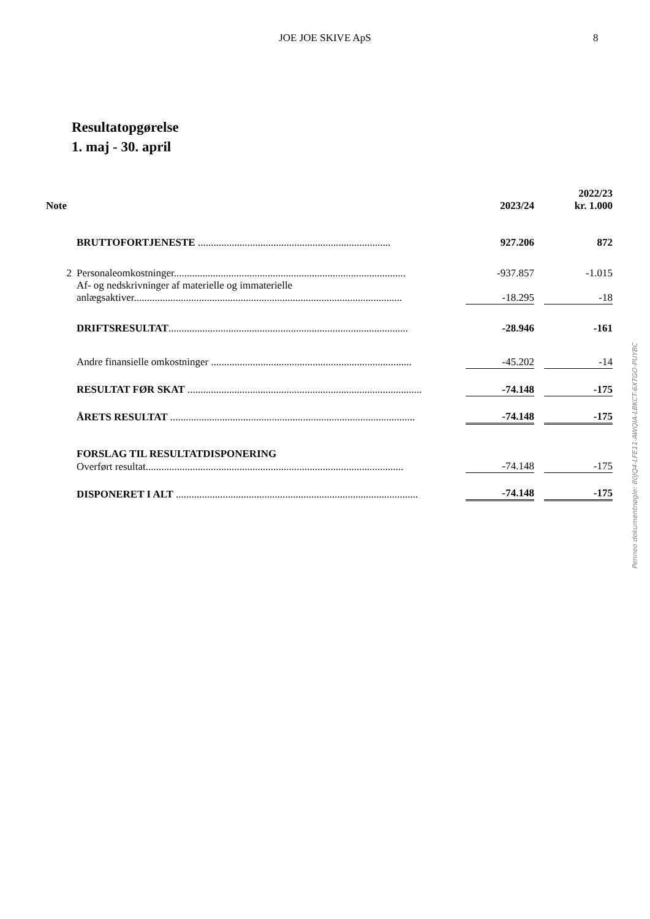JOE JOE SKIVE ApS
8
Resultatopgørelse
1. maj - 30. april
| Note | | 2023/24 | | 2022/23 kr. 1.000 |
| --- | --- | --- | --- | --- |
| | BRUTTOFORTJENESTE .......................................................................... | 927.206 | | 872 |
| 2 | Personaleomkostninger......................................................................................... | -937.857 | | -1.015 |
| | Af- og nedskrivninger af materielle og immaterielle anlægsaktiver....................................................................................................... | -18.295 | | -18 |
| | DRIFTSRESULTAT ............................................................................................ | -28.946 | | -161 |
| | Andre finansielle omkostninger ............................................................................. | -45.202 | | -14 |
| | RESULTAT FØR SKAT .......................................................................................... | -74.148 | | -175 |
| | ÅRETS RESULTAT .............................................................................................. | -74.148 | | -175 |
| | FORSLAG TIL RESULTATDISPONERING | | | |
| | Overført resultat................................................................................................... | -74.148 | | -175 |
| | DISPONERET I ALT ............................................................................................. | -74.148 | | -175 |
Penneo dokumentnøgle: 80JQ4-LFE11-AWQIA-LBKCT-6XTGO-PUYBC